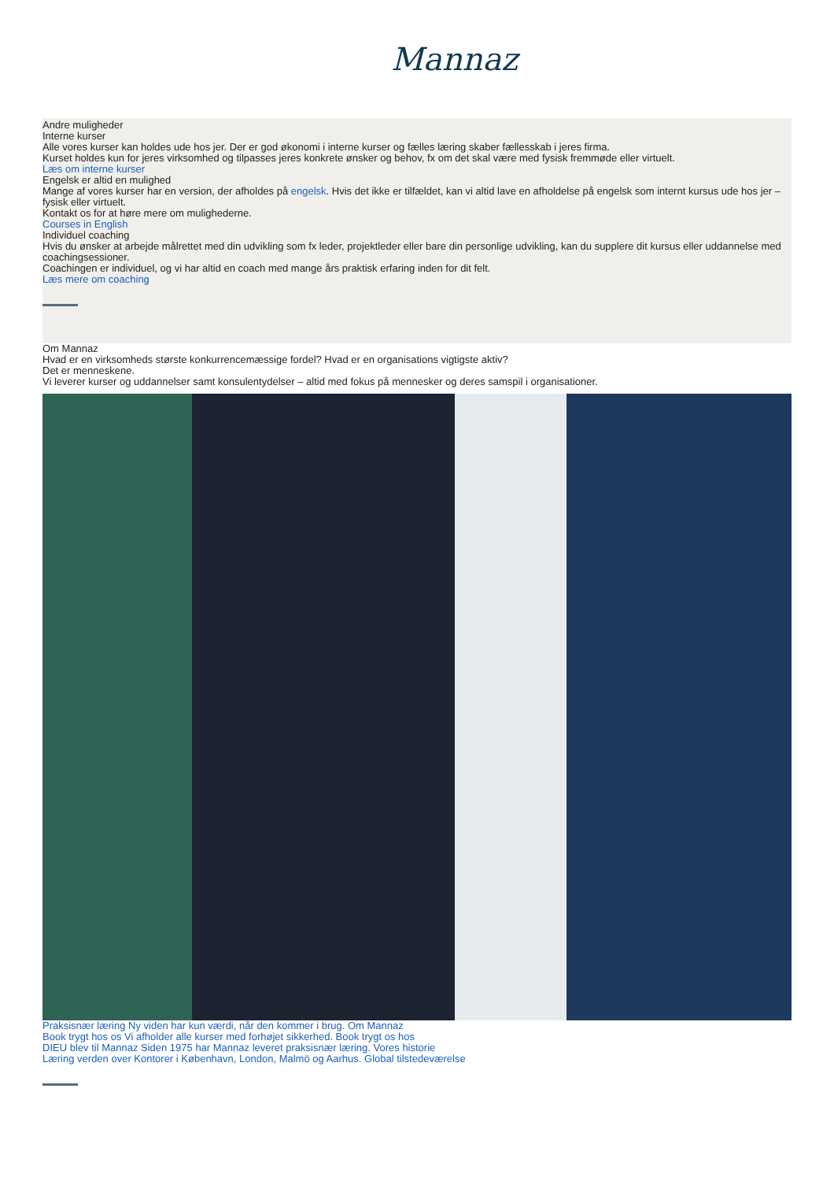Mannaz
Andre muligheder
Interne kurser
Alle vores kurser kan holdes ude hos jer. Der er god økonomi i interne kurser og fælles læring skaber fællesskab i jeres firma.
Kurset holdes kun for jeres virksomhed og tilpasses jeres konkrete ønsker og behov, fx om det skal være med fysisk fremmøde eller virtuelt.
Læs om interne kurser
Engelsk er altid en mulighed
Mange af vores kurser har en version, der afholdes på engelsk. Hvis det ikke er tilfældet, kan vi altid lave en afholdelse på engelsk som internt kursus ude hos jer – fysisk eller virtuelt.
Kontakt os for at høre mere om mulighederne.
Courses in English
Individuel coaching
Hvis du ønsker at arbejde målrettet med din udvikling som fx leder, projektleder eller bare din personlige udvikling, kan du supplere dit kursus eller uddannelse med coachingsessioner.
Coachingen er individuel, og vi har altid en coach med mange års praktisk erfaring inden for dit felt.
Læs mere om coaching
Om Mannaz
Hvad er en virksomheds største konkurrencemæssige fordel? Hvad er en organisations vigtigste aktiv?
Det er menneskene.
Vi leverer kurser og uddannelser samt konsulentydelser – altid med fokus på mennesker og deres samspil i organisationer.
Praksisnær læring Ny viden har kun værdi, når den kommer i brug. Om Mannaz
Book trygt hos os Vi afholder alle kurser med forhøjet sikkerhed. Book trygt os hos
DIEU blev til Mannaz Siden 1975 har Mannaz leveret praksisnær læring. Vores historie
Læring verden over Kontorer i København, London, Malmö og Aarhus. Global tilstedeværelse